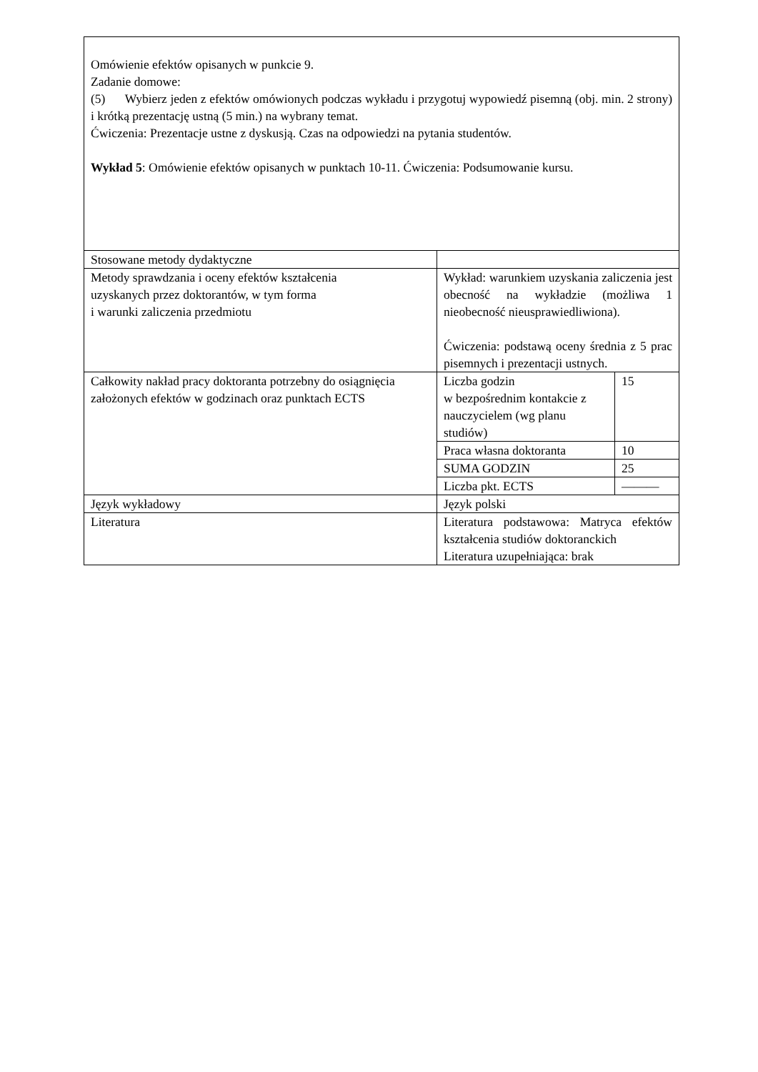| Omówienie efektów opisanych w punkcie 9. Zadanie domowe: (5) Wybierz jeden z efektów omówionych podczas wykładu i przygotuj wypowiedź pisemną (obj. min. 2 strony) i krótką prezentację ustną (5 min.) na wybrany temat. Ćwiczenia: Prezentacje ustne z dyskusją. Czas na odpowiedzi na pytania studentów. Wykład 5 : Omówienie efektów opisanych w punktach 10-11. Ćwiczenia: Podsumowanie kursu. | | |
| Stosowane metody dydaktyczne | | |
| Metody sprawdzania i oceny efektów kształcenia uzyskanych przez doktorantów, w tym forma i warunki zaliczenia przedmiotu | Wykład: warunkiem uzyskania zaliczenia jest obecność na wykładzie (możliwa 1 nieobecność nieusprawiedliwiona). Ćwiczenia: podstawą oceny średnia z 5 prac pisemnych i prezentacji ustnych. | |
| Całkowity nakład pracy doktoranta potrzebny do osiągnięcia założonych efektów w godzinach oraz punktach ECTS | Liczba godzin w bezpośrednim kontakcie z nauczycielem (wg planu studiów) | 15 |
| | Praca własna doktoranta | 10 |
| | SUMA GODZIN | 25 |
| | Liczba pkt. ECTS | ——— |
| Język wykładowy | Język polski | |
| Literatura | Literatura podstawowa: Matryca efektów kształcenia studiów doktoranckich Literatura uzupełniająca: brak | |